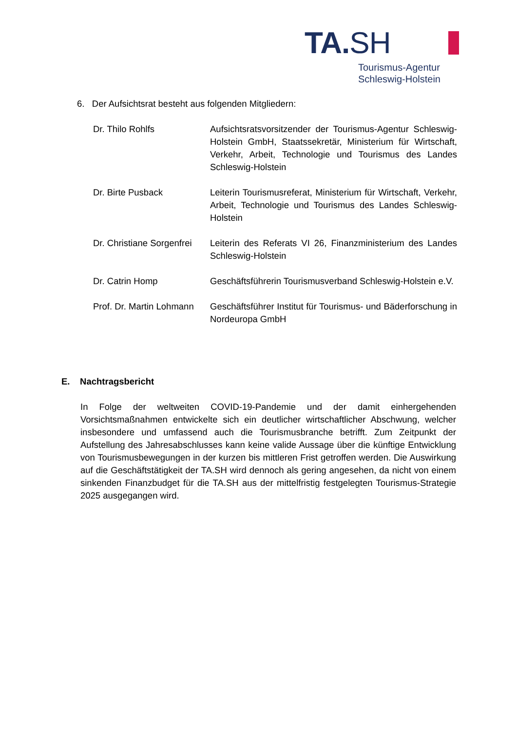TA.SH
Tourismus-Agentur
Schleswig-Holstein
6. Der Aufsichtsrat besteht aus folgenden Mitgliedern:
Dr. Thilo Rohlfs Aufsichtsratsvorsitzender der Tourismus-Agentur Schleswig-Holstein GmbH, Staatssekretär, Ministerium für Wirtschaft, Verkehr, Arbeit, Technologie und Tourismus des Landes Schleswig-Holstein
Dr. Birte Pusback Leiterin Tourismusreferat, Ministerium für Wirtschaft, Verkehr, Arbeit, Technologie und Tourismus des Landes Schleswig-Holstein
Dr. Christiane Sorgenfrei
Leiterin des Referats VI 26, Finanzministerium des Landes Schleswig-Holstein
Dr. Catrin Homp Geschäftsführerin Tourismusverband Schleswig-Holstein e.V.
Prof. Dr. Martin Lohmann
Geschäftsführer Institut für Tourismus- und Bäderforschung in Nordeuropa GmbH
E. Nachtragsbericht
In Folge der weltweiten COVID-19-Pandemie und der damit einhergehenden Vorsichtsmaßnahmen entwickelte sich ein deutlicher wirtschaftlicher Abschwung, welcher insbesondere und umfassend auch die Tourismusbranche betrifft. Zum Zeitpunkt der Aufstellung des Jahresabschlusses kann keine valide Aussage über die künftige Entwicklung von Tourismusbewegungen in der kurzen bis mittleren Frist getroffen werden. Die Auswirkung auf die Geschäftstätigkeit der TA.SH wird dennoch als gering angesehen, da nicht von einem sinkenden Finanzbudget für die TA.SH aus der mittelfristig festgelegten Tourismus-Strategie 2025 ausgegangen wird.